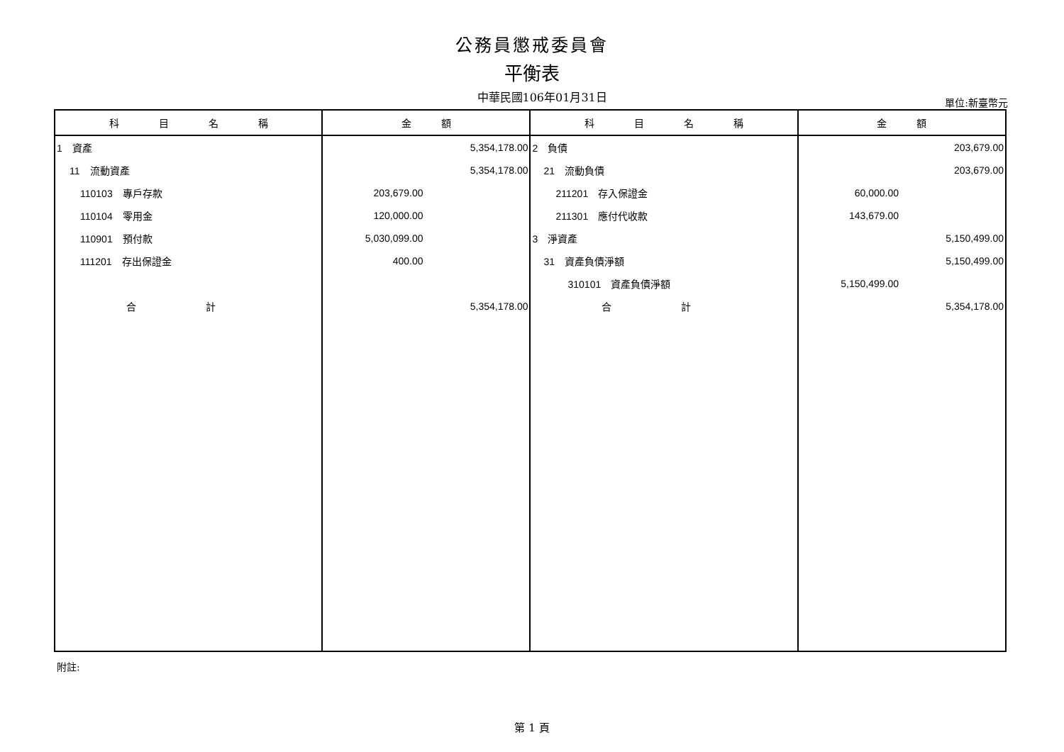公務員懲戒委員會
平衡表
中華民國106年01月31日 單位:新臺幣元
| 科 目 名 稱 | 金 額 | 科 目 名 稱 | 金 額 |
| --- | --- | --- | --- |
| 1 資產 | 5,354,178.00 | 2 負債 | 203,679.00 |
| 11 流動資產 | 5,354,178.00 | 21 流動負債 | 203,679.00 |
| 110103 專戶存款 | 203,679.00 | 211201 存入保證金 | 60,000.00 |
| 110104 零用金 | 120,000.00 | 211301 應付代收款 | 143,679.00 |
| 110901 預付款 | 5,030,099.00 | 3 淨資產 | 5,150,499.00 |
| 111201 存出保證金 | 400.00 | 31 資產負債淨額 | 5,150,499.00 |
| | | 310101 資產負債淨額 | 5,150,499.00 |
| 合 計 | 5,354,178.00 | 合 計 | 5,354,178.00 |
附註:
第 1 頁